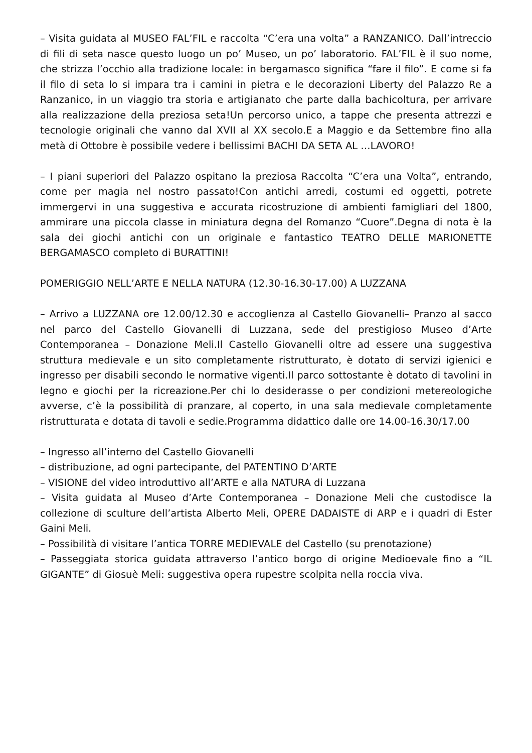– Visita guidata al MUSEO FAL’FIL e raccolta “C’era una volta” a RANZANICO. Dall’intreccio di fili di seta nasce questo luogo un po’ Museo, un po’ laboratorio. FAL’FIL è il suo nome, che strizza l’occhio alla tradizione locale: in bergamasco significa “fare il filo”. E come si fa il filo di seta lo si impara tra i camini in pietra e le decorazioni Liberty del Palazzo Re a Ranzanico, in un viaggio tra storia e artigianato che parte dalla bachicoltura, per arrivare alla realizzazione della preziosa seta!Un percorso unico, a tappe che presenta attrezzi e tecnologie originali che vanno dal XVII al XX secolo.E a Maggio e da Settembre fino alla metà di Ottobre è possibile vedere i bellissimi BACHI DA SETA AL …LAVORO!
– I piani superiori del Palazzo ospitano la preziosa Raccolta “C’era una Volta”, entrando, come per magia nel nostro passato!Con antichi arredi, costumi ed oggetti, potrete immergervi in una suggestiva e accurata ricostruzione di ambienti famigliari del 1800, ammirare una piccola classe in miniatura degna del Romanzo “Cuore”.Degna di nota è la sala dei giochi antichi con un originale e fantastico TEATRO DELLE MARIONETTE BERGAMASCO completo di BURATTINI!
POMERIGGIO NELL’ARTE E NELLA NATURA (12.30-16.30-17.00) A LUZZANA
– Arrivo a LUZZANA ore 12.00/12.30 e accoglienza al Castello Giovanelli– Pranzo al sacco nel parco del Castello Giovanelli di Luzzana, sede del prestigioso Museo d’Arte Contemporanea – Donazione Meli.Il Castello Giovanelli oltre ad essere una suggestiva struttura medievale e un sito completamente ristrutturato, è dotato di servizi igienici e ingresso per disabili secondo le normative vigenti.Il parco sottostante è dotato di tavolini in legno e giochi per la ricreazione.Per chi lo desiderasse o per condizioni metereologiche avverse, c’è la possibilità di pranzare, al coperto, in una sala medievale completamente ristrutturata e dotata di tavoli e sedie.Programma didattico dalle ore 14.00-16.30/17.00
– Ingresso all’interno del Castello Giovanelli
– distribuzione, ad ogni partecipante, del PATENTINO D’ARTE
– VISIONE del video introduttivo all’ARTE e alla NATURA di Luzzana
– Visita guidata al Museo d’Arte Contemporanea – Donazione Meli che custodisce la collezione di sculture dell’artista Alberto Meli, OPERE DADAISTE di ARP e i quadri di Ester Gaini Meli.
– Possibilità di visitare l’antica TORRE MEDIEVALE del Castello (su prenotazione)
– Passeggiata storica guidata attraverso l’antico borgo di origine Medioevale fino a “IL GIGANTE” di Giosuè Meli: suggestiva opera rupestre scolpita nella roccia viva.